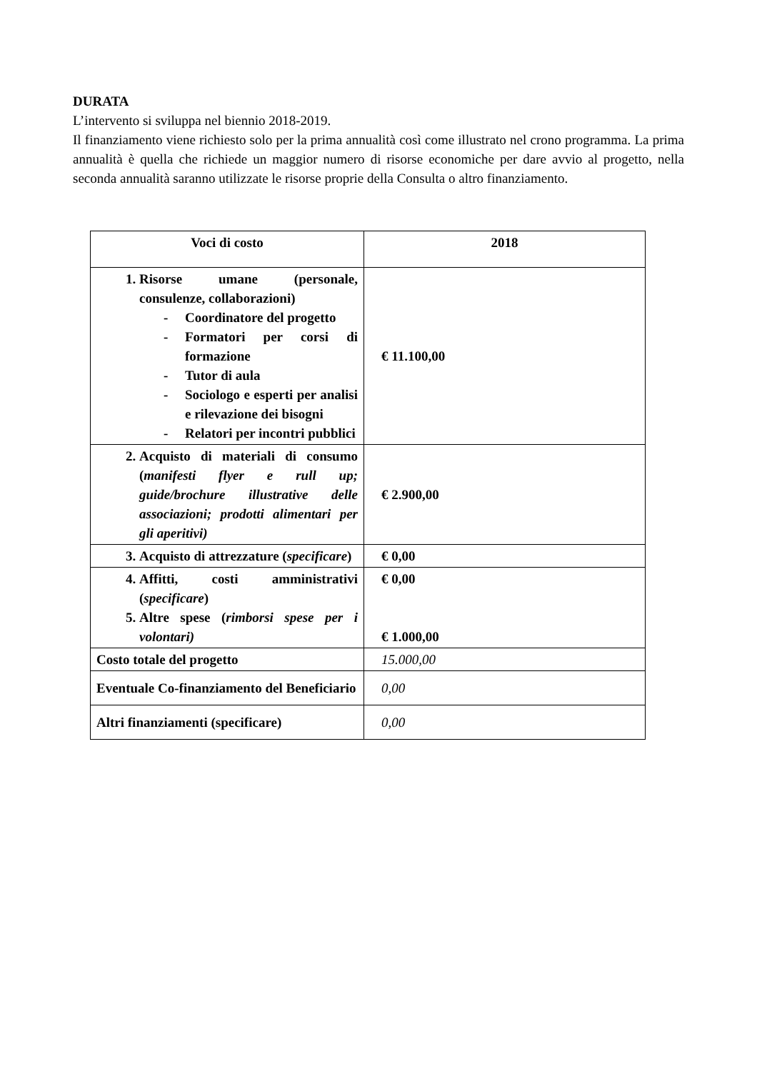DURATA
L’intervento si sviluppa nel biennio 2018-2019.
Il finanziamento viene richiesto solo per la prima annualità così come illustrato nel crono programma. La prima annualità è quella che richiede un maggior numero di risorse economiche per dare avvio al progetto, nella seconda annualità saranno utilizzate le risorse proprie della Consulta o altro finanziamento.
| Voci di costo | 2018 |
| --- | --- |
| 1. Risorse umane (personale, consulenze, collaborazioni) - Coordinatore del progetto - Formatori per corsi di formazione - Tutor di aula - Sociologo e esperti per analisi e rilevazione dei bisogni - Relatori per incontri pubblici | € 11.100,00 |
| 2. Acquisto di materiali di consumo ( manifesti flyer e rull up; guide/brochure illustrative delle associazioni; prodotti alimentari per gli aperitivi) | € 2.900,00 |
| 3. Acquisto di attrezzature ( specificare ) | € 0,00 |
| 4. Affitti, costi amministrativi ( specificare ) 5. Altre spese ( rimborsi spese per i volontari) | € 0,00 € 1.000,00 |
| Costo totale del progetto | 15.000,00 |
| Eventuale Co-finanziamento del Beneficiario | 0,00 |
| Altri finanziamenti (specificare) | 0,00 |